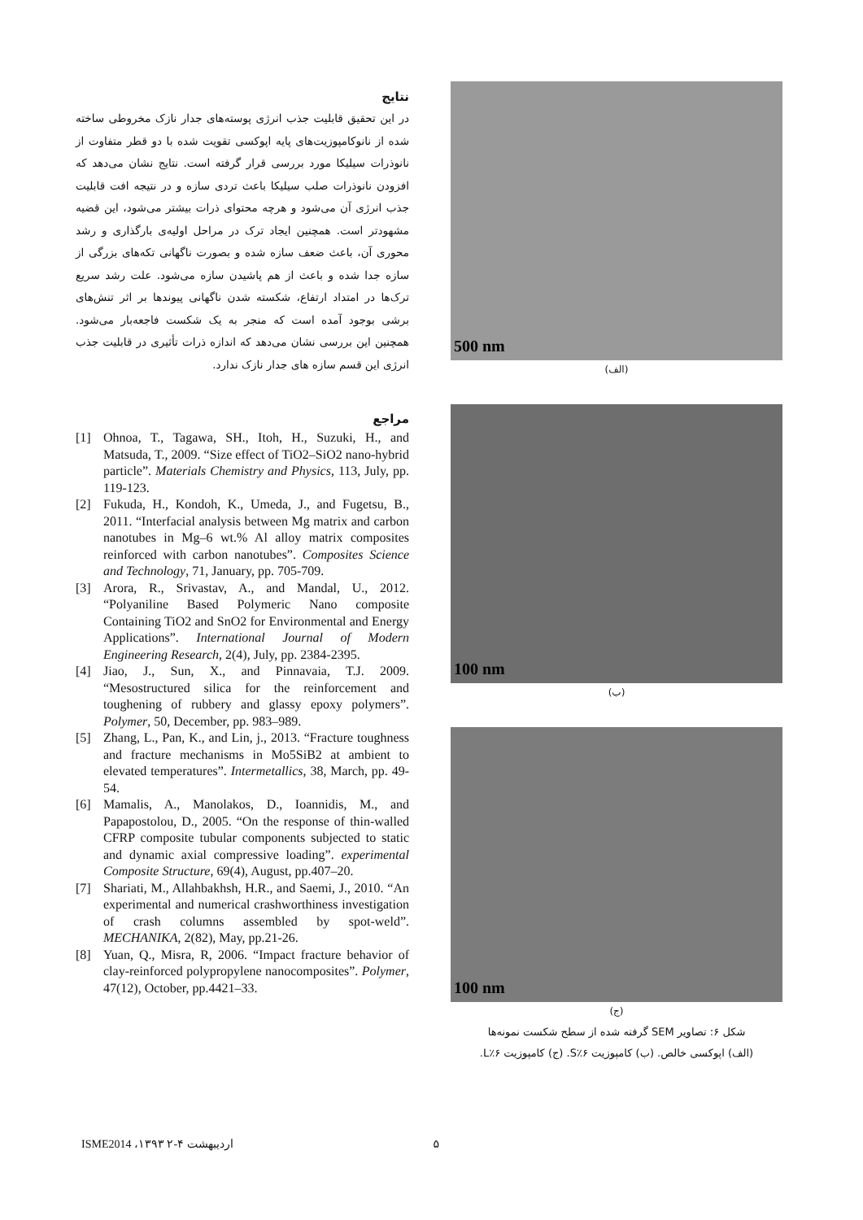500 nm
(الف)
100 nm
(ب)
100 nm
(ج)
شکل ۶: تصاویر SEM گرفته شده از سطح شکست نمونه‌ها
(الف) اپوکسی خالص. (ب) کامپوزیت S٪۶. (ج) کامپوزیت L٪۶.
نتایج
در این تحقیق قابلیت جذب انرژی پوسته‌های جدار نازک مخروطی ساخته شده از نانوکامپوزیت‌های پایه اپوکسی تقویت شده با دو قطر متفاوت از نانوذرات سیلیکا مورد بررسی قرار گرفته است. نتایج نشان می‌دهد که افزودن نانوذرات صلب سیلیکا باعث تردی سازه و در نتیجه افت قابلیت جذب انرژی آن می‌شود و هرچه محتوای ذرات بیشتر می‌شود، این قضیه مشهودتر است. همچنین ایجاد ترک در مراحل اولیه‌ی بارگذاری و رشد محوری آن، باعث ضعف سازه شده و بصورت ناگهانی تکه‌های بزرگی از سازه جدا شده و باعث از هم پاشیدن سازه می‌شود. علت رشد سریع ترک‌ها در امتداد ارتفاع، شکسته شدن ناگهانی پیوندها بر اثر تنش‌های برشی بوجود آمده است که منجر به یک شکست فاجعه‌بار می‌شود. همچنین این بررسی نشان می‌دهد که اندازه ذرات تأثیری در قابلیت جذب انرژی این قسم سازه های جدار نازک ندارد.
مراجع
[1] Ohnoa, T., Tagawa, SH., Itoh, H., Suzuki, H., and Matsuda, T., 2009. “Size effect of TiO2–SiO2 nano-hybrid particle”. Materials Chemistry and Physics, 113, July, pp. 119-123.
[2] Fukuda, H., Kondoh, K., Umeda, J., and Fugetsu, B., 2011. “Interfacial analysis between Mg matrix and carbon nanotubes in Mg–6 wt.% Al alloy matrix composites reinforced with carbon nanotubes”. Composites Science and Technology, 71, January, pp. 705-709.
[3] Arora, R., Srivastav, A., and Mandal, U., 2012. “Polyaniline Based Polymeric Nano composite Containing TiO2 and SnO2 for Environmental and Energy Applications”. International Journal of Modern Engineering Research, 2(4), July, pp. 2384-2395.
[4] Jiao, J., Sun, X., and Pinnavaia, T.J. 2009. “Mesostructured silica for the reinforcement and toughening of rubbery and glassy epoxy polymers”. Polymer, 50, December, pp. 983–989.
[5] Zhang, L., Pan, K., and Lin, j., 2013. “Fracture toughness and fracture mechanisms in Mo5SiB2 at ambient to elevated temperatures”. Intermetallics, 38, March, pp. 49-54.
[6] Mamalis, A., Manolakos, D., Ioannidis, M., and Papapostolou, D., 2005. “On the response of thin-walled CFRP composite tubular components subjected to static and dynamic axial compressive loading”. experimental Composite Structure, 69(4), August, pp.407–20.
[7] Shariati, M., Allahbakhsh, H.R., and Saemi, J., 2010. “An experimental and numerical crashworthiness investigation of crash columns assembled by spot-weld”. MECHANIKA, 2(82), May, pp.21-26.
[8] Yuan, Q., Misra, R, 2006. “Impact fracture behavior of clay-reinforced polypropylene nanocomposites”. Polymer, 47(12), October, pp.4421–33.
ISME2014 ،۱۳۹۳ اردیبهشت ۴-۲ ۵